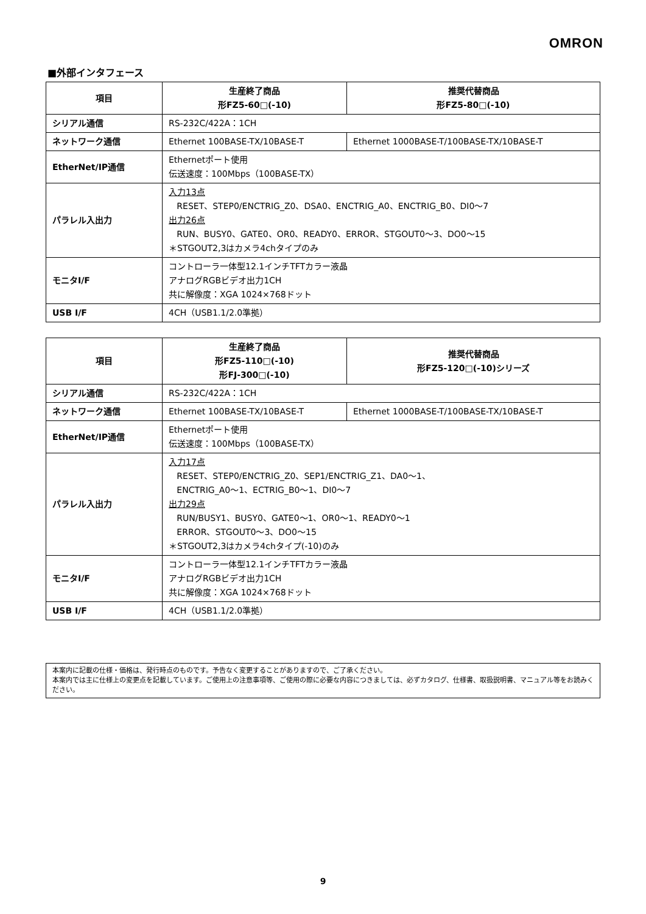OMRON
■外部インタフェース
| 項目 | 生産終了商品 形FZ5-60□(-10) | 推奨代替商品 形FZ5-80□(-10) |
| --- | --- | --- |
| シリアル通信 | RS-232C/422A：1CH | |
| ネットワーク通信 | Ethernet 100BASE-TX/10BASE-T | Ethernet 1000BASE-T/100BASE-TX/10BASE-T |
| EtherNet/IP通信 | Ethernetポート使用 伝送速度：100Mbps（100BASE-TX） | |
| パラレル入出力 | 入力13点 RESET、STEP0/ENCTRIG_Z0、DSA0、ENCTRIG_A0、ENCTRIG_B0、DI0～7 出力26点 RUN、BUSY0、GATE0、OR0、READY0、ERROR、STGOUT0～3、DO0～15 ＊STGOUT2,3はカメラ4chタイプのみ | |
| モニタI/F | コントローラ一体型12.1インチTFTカラー液晶 アナログRGBビデオ出力1CH 共に解像度：XGA 1024×768ドット | |
| USB I/F | 4CH（USB1.1/2.0準拠） | |
| 項目 | 生産終了商品 形FZ5-110□(-10) 形FJ-300□(-10) | 推奨代替商品 形FZ5-120□(-10)シリーズ |
| --- | --- | --- |
| シリアル通信 | RS-232C/422A：1CH | |
| ネットワーク通信 | Ethernet 100BASE-TX/10BASE-T | Ethernet 1000BASE-T/100BASE-TX/10BASE-T |
| EtherNet/IP通信 | Ethernetポート使用 伝送速度：100Mbps（100BASE-TX） | |
| パラレル入出力 | 入力17点 RESET、STEP0/ENCTRIG_Z0、SEP1/ENCTRIG_Z1、DA0～1、 ENCTRIG_A0～1、ECTRIG_B0～1、DI0～7 出力29点 RUN/BUSY1、BUSY0、GATE0～1、OR0～1、READY0～1 ERROR、STGOUT0～3、DO0～15 ＊STGOUT2,3はカメラ4chタイプ(-10)のみ | |
| モニタI/F | コントローラ一体型12.1インチTFTカラー液晶 アナログRGBビデオ出力1CH 共に解像度：XGA 1024×768ドット | |
| USB I/F | 4CH（USB1.1/2.0準拠） | |
本案内に記載の仕様・価格は、発行時点のものです。予告なく変更することがありますので、ご了承ください。
本案内では主に仕様上の変更点を記載しています。ご使用上の注意事項等、ご使用の際に必要な内容につきましては、必ずカタログ、仕様書、取扱説明書、マニュアル等をお読みください。
9